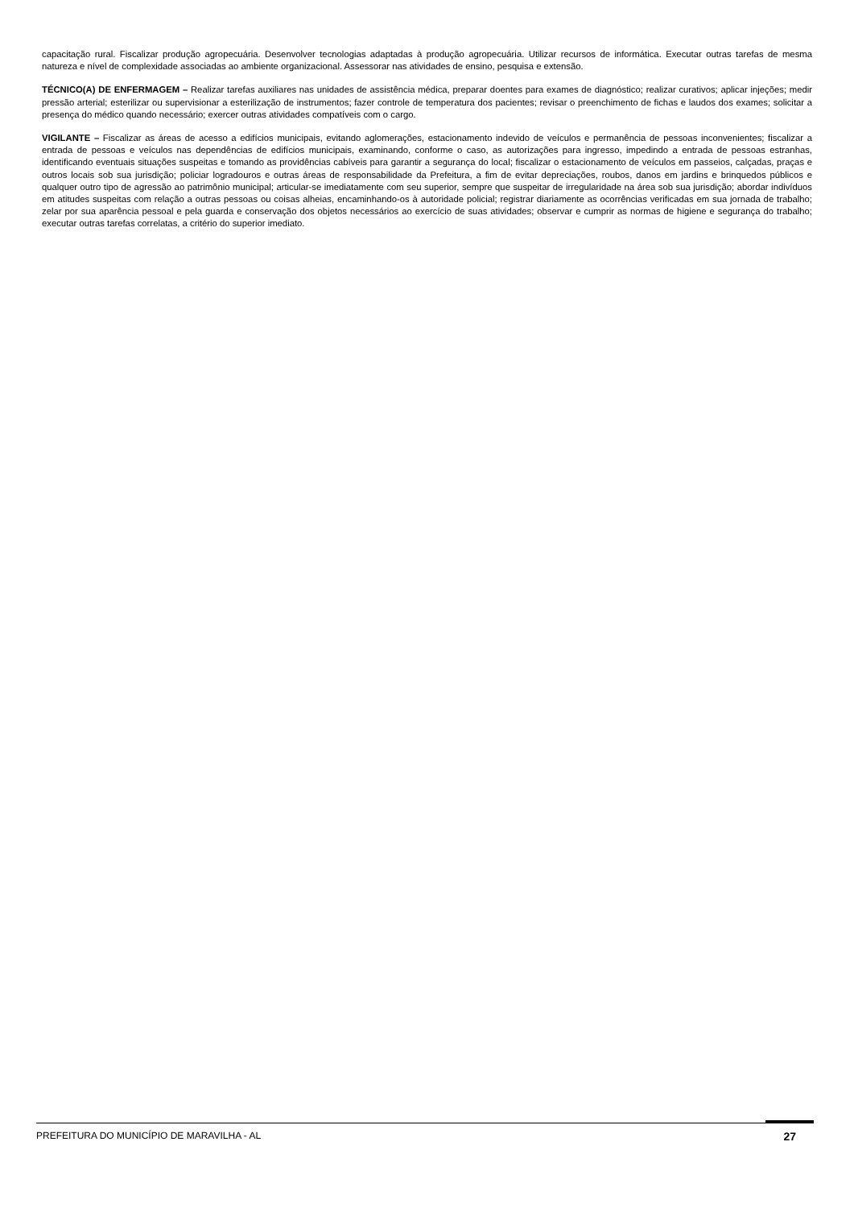capacitação rural. Fiscalizar produção agropecuária. Desenvolver tecnologias adaptadas à produção agropecuária. Utilizar recursos de informática. Executar outras tarefas de mesma natureza e nível de complexidade associadas ao ambiente organizacional. Assessorar nas atividades de ensino, pesquisa e extensão.
TÉCNICO(A) DE ENFERMAGEM – Realizar tarefas auxiliares nas unidades de assistência médica, preparar doentes para exames de diagnóstico; realizar curativos; aplicar injeções; medir pressão arterial; esterilizar ou supervisionar a esterilização de instrumentos; fazer controle de temperatura dos pacientes; revisar o preenchimento de fichas e laudos dos exames; solicitar a presença do médico quando necessário; exercer outras atividades compatíveis com o cargo.
VIGILANTE – Fiscalizar as áreas de acesso a edifícios municipais, evitando aglomerações, estacionamento indevido de veículos e permanência de pessoas inconvenientes; fiscalizar a entrada de pessoas e veículos nas dependências de edifícios municipais, examinando, conforme o caso, as autorizações para ingresso, impedindo a entrada de pessoas estranhas, identificando eventuais situações suspeitas e tomando as providências cabíveis para garantir a segurança do local; fiscalizar o estacionamento de veículos em passeios, calçadas, praças e outros locais sob sua jurisdição; policiar logradouros e outras áreas de responsabilidade da Prefeitura, a fim de evitar depreciações, roubos, danos em jardins e brinquedos públicos e qualquer outro tipo de agressão ao patrimônio municipal; articular-se imediatamente com seu superior, sempre que suspeitar de irregularidade na área sob sua jurisdição; abordar indivíduos em atitudes suspeitas com relação a outras pessoas ou coisas alheias, encaminhando-os à autoridade policial; registrar diariamente as ocorrências verificadas em sua jornada de trabalho; zelar por sua aparência pessoal e pela guarda e conservação dos objetos necessários ao exercício de suas atividades; observar e cumprir as normas de higiene e segurança do trabalho; executar outras tarefas correlatas, a critério do superior imediato.
PREFEITURA DO MUNICÍPIO DE MARAVILHA - AL 27